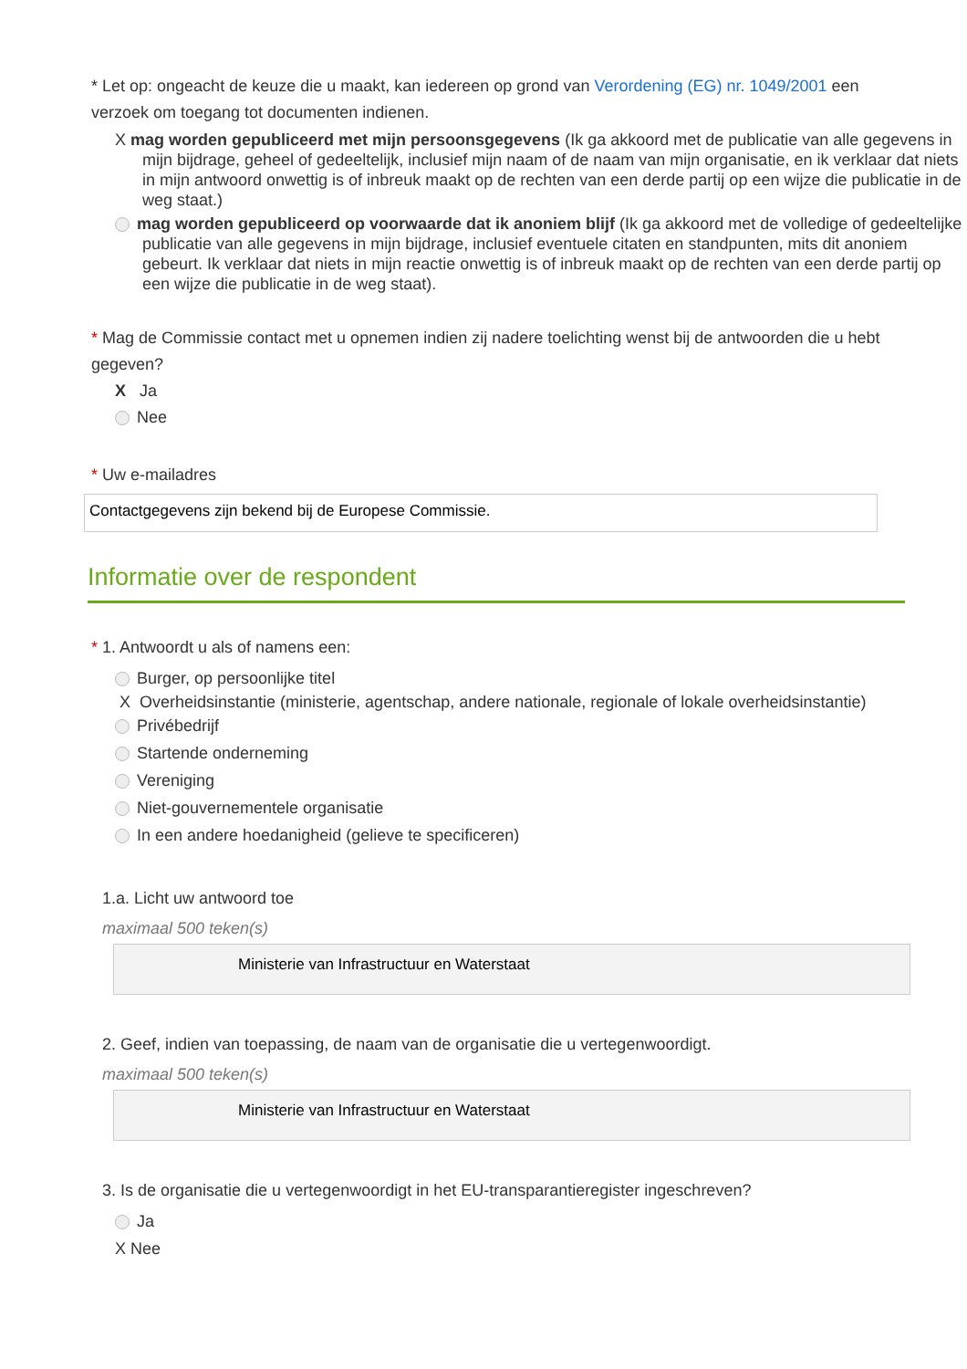* Let op: ongeacht de keuze die u maakt, kan iedereen op grond van Verordening (EG) nr. 1049/2001 een verzoek om toegang tot documenten indienen.
X mag worden gepubliceerd met mijn persoonsgegevens (Ik ga akkoord met de publicatie van alle gegevens in mijn bijdrage, geheel of gedeeltelijk, inclusief mijn naam of de naam van mijn organisatie, en ik verklaar dat niets in mijn antwoord onwettig is of inbreuk maakt op de rechten van een derde partij op een wijze die publicatie in de weg staat.)
mag worden gepubliceerd op voorwaarde dat ik anoniem blijf (Ik ga akkoord met de volledige of gedeeltelijke publicatie van alle gegevens in mijn bijdrage, inclusief eventuele citaten en standpunten, mits dit anoniem gebeurt. Ik verklaar dat niets in mijn reactie onwettig is of inbreuk maakt op de rechten van een derde partij op een wijze die publicatie in de weg staat).
* Mag de Commissie contact met u opnemen indien zij nadere toelichting wenst bij de antwoorden die u hebt gegeven?
X Ja
Nee
* Uw e-mailadres
Contactgegevens zijn bekend bij de Europese Commissie.
Informatie over de respondent
* 1. Antwoordt u als of namens een:
Burger, op persoonlijke titel
X Overheidsinstantie (ministerie, agentschap, andere nationale, regionale of lokale overheidsinstantie)
Privébedrijf
Startende onderneming
Vereniging
Niet-gouvernementele organisatie
In een andere hoedanigheid (gelieve te specificeren)
1.a. Licht uw antwoord toe
maximaal 500 teken(s)
Ministerie van Infrastructuur en Waterstaat
2. Geef, indien van toepassing, de naam van de organisatie die u vertegenwoordigt.
maximaal 500 teken(s)
Ministerie van Infrastructuur en Waterstaat
3. Is de organisatie die u vertegenwoordigt in het EU-transparantieregister ingeschreven?
Ja
X Nee